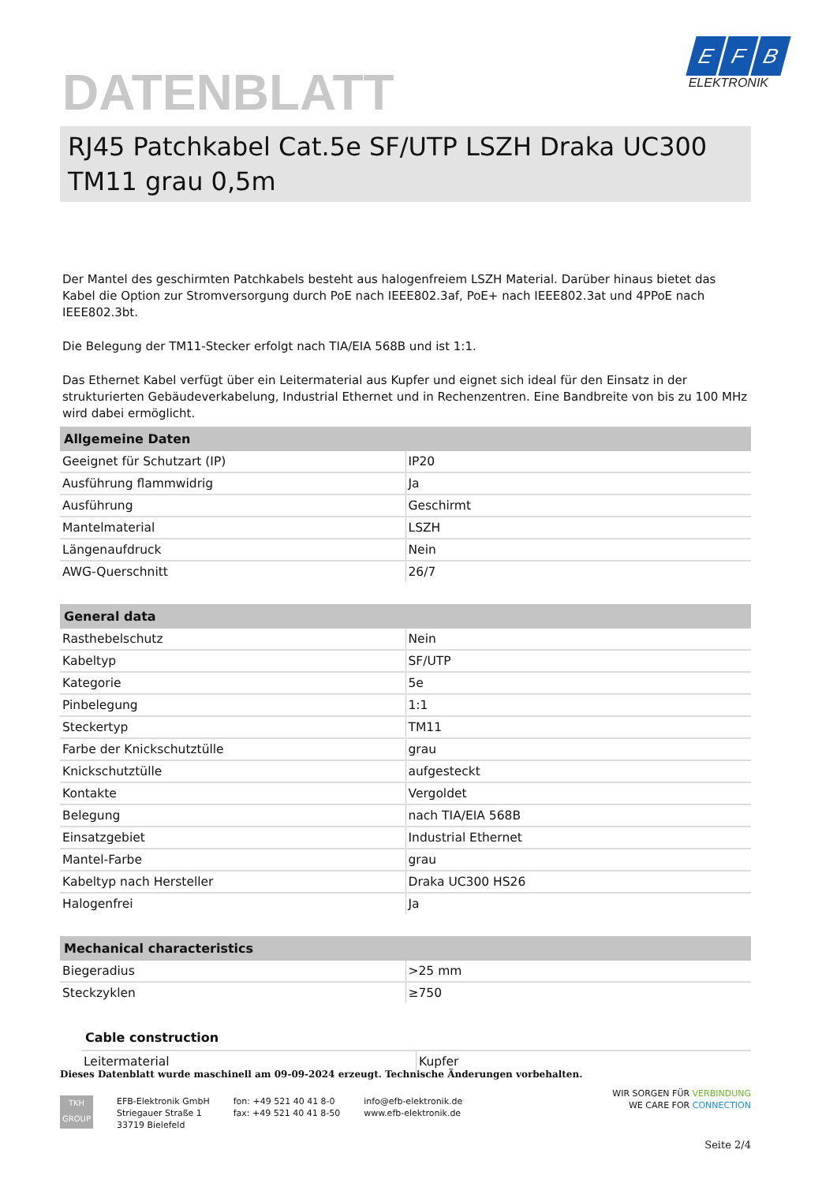E F B
ELEKTRONIK
DATENBLATT
RJ45 Patchkabel Cat.5e SF/UTP LSZH Draka UC300 TM11 grau 0,5m
Der Mantel des geschirmten Patchkabels besteht aus halogenfreiem LSZH Material. Darüber hinaus bietet das Kabel die Option zur Stromversorgung durch PoE nach IEEE802.3af, PoE+ nach IEEE802.3at und 4PPoE nach IEEE802.3bt.
Die Belegung der TM11-Stecker erfolgt nach TIA/EIA 568B und ist 1:1.
Das Ethernet Kabel verfügt über ein Leitermaterial aus Kupfer und eignet sich ideal für den Einsatz in der strukturierten Gebäudeverkabelung, Industrial Ethernet und in Rechenzentren. Eine Bandbreite von bis zu 100 MHz wird dabei ermöglicht.
| Allgemeine Daten | |
| --- | --- |
| Geeignet für Schutzart (IP) | IP20 |
| Ausführung flammwidrig | Ja |
| Ausführung | Geschirmt |
| Mantelmaterial | LSZH |
| Längenaufdruck | Nein |
| AWG-Querschnitt | 26/7 |
| General data | |
| --- | --- |
| Rasthebelschutz | Nein |
| Kabeltyp | SF/UTP |
| Kategorie | 5e |
| Pinbelegung | 1:1 |
| Steckertyp | TM11 |
| Farbe der Knickschutztülle | grau |
| Knickschutztülle | aufgesteckt |
| Kontakte | Vergoldet |
| Belegung | nach TIA/EIA 568B |
| Einsatzgebiet | Industrial Ethernet |
| Mantel-Farbe | grau |
| Kabeltyp nach Hersteller | Draka UC300 HS26 |
| Halogenfrei | Ja |
| Mechanical characteristics | |
| --- | --- |
| Biegeradius | >25 mm |
| Steckzyklen | ≥750 |
| Cable construction | |
| --- | --- |
| Leitermaterial | Kupfer |
Dieses Datenblatt wurde maschinell am 09-09-2024 erzeugt. Technische Änderungen vorbehalten.
TKH
GROUP
EFB-Elektronik GmbH
Striegauer Straße 1
33719 Bielefeld
fon: +49 521 40 41 8-0
fax: +49 521 40 41 8-50
info@efb-elektronik.de
www.efb-elektronik.de
WIR SORGEN FÜR VERBINDUNG
WE CARE FOR CONNECTION
Seite 2/4